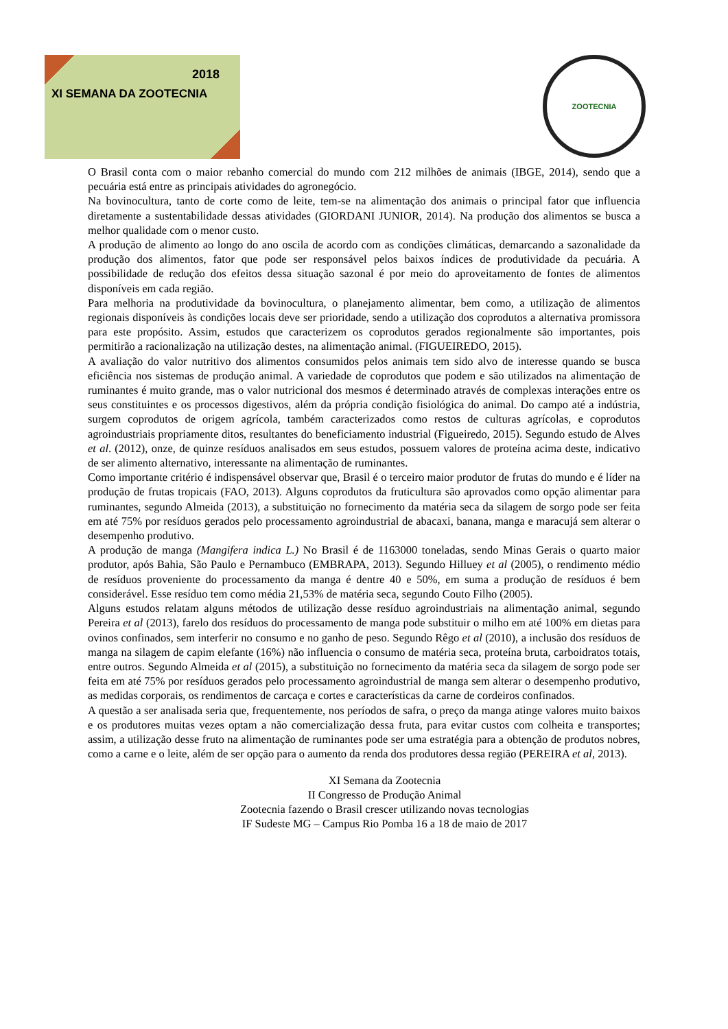2018
XI SEMANA DA ZOOTECNIA
ZOOTECNIA
O Brasil conta com o maior rebanho comercial do mundo com 212 milhões de animais (IBGE, 2014), sendo que a pecuária está entre as principais atividades do agronegócio.
Na bovinocultura, tanto de corte como de leite, tem-se na alimentação dos animais o principal fator que influencia diretamente a sustentabilidade dessas atividades (GIORDANI JUNIOR, 2014). Na produção dos alimentos se busca a melhor qualidade com o menor custo.
A produção de alimento ao longo do ano oscila de acordo com as condições climáticas, demarcando a sazonalidade da produção dos alimentos, fator que pode ser responsável pelos baixos índices de produtividade da pecuária. A possibilidade de redução dos efeitos dessa situação sazonal é por meio do aproveitamento de fontes de alimentos disponíveis em cada região.
Para melhoria na produtividade da bovinocultura, o planejamento alimentar, bem como, a utilização de alimentos regionais disponíveis às condições locais deve ser prioridade, sendo a utilização dos coprodutos a alternativa promissora para este propósito. Assim, estudos que caracterizem os coprodutos gerados regionalmente são importantes, pois permitirão a racionalização na utilização destes, na alimentação animal. (FIGUEIREDO, 2015).
A avaliação do valor nutritivo dos alimentos consumidos pelos animais tem sido alvo de interesse quando se busca eficiência nos sistemas de produção animal. A variedade de coprodutos que podem e são utilizados na alimentação de ruminantes é muito grande, mas o valor nutricional dos mesmos é determinado através de complexas interações entre os seus constituintes e os processos digestivos, além da própria condição fisiológica do animal. Do campo até a indústria, surgem coprodutos de origem agrícola, também caracterizados como restos de culturas agrícolas, e coprodutos agroindustriais propriamente ditos, resultantes do beneficiamento industrial (Figueiredo, 2015). Segundo estudo de Alves et al. (2012), onze, de quinze resíduos analisados em seus estudos, possuem valores de proteína acima deste, indicativo de ser alimento alternativo, interessante na alimentação de ruminantes.
Como importante critério é indispensável observar que, Brasil é o terceiro maior produtor de frutas do mundo e é líder na produção de frutas tropicais (FAO, 2013). Alguns coprodutos da fruticultura são aprovados como opção alimentar para ruminantes, segundo Almeida (2013), a substituição no fornecimento da matéria seca da silagem de sorgo pode ser feita em até 75% por resíduos gerados pelo processamento agroindustrial de abacaxi, banana, manga e maracujá sem alterar o desempenho produtivo.
A produção de manga (Mangifera indica L.) No Brasil é de 1163000 toneladas, sendo Minas Gerais o quarto maior produtor, após Bahia, São Paulo e Pernambuco (EMBRAPA, 2013). Segundo Hilluey et al (2005), o rendimento médio de resíduos proveniente do processamento da manga é dentre 40 e 50%, em suma a produção de resíduos é bem considerável. Esse resíduo tem como média 21,53% de matéria seca, segundo Couto Filho (2005).
Alguns estudos relatam alguns métodos de utilização desse resíduo agroindustriais na alimentação animal, segundo Pereira et al (2013), farelo dos resíduos do processamento de manga pode substituir o milho em até 100% em dietas para ovinos confinados, sem interferir no consumo e no ganho de peso. Segundo Rêgo et al (2010), a inclusão dos resíduos de manga na silagem de capim elefante (16%) não influencia o consumo de matéria seca, proteína bruta, carboidratos totais, entre outros. Segundo Almeida et al (2015), a substituição no fornecimento da matéria seca da silagem de sorgo pode ser feita em até 75% por resíduos gerados pelo processamento agroindustrial de manga sem alterar o desempenho produtivo, as medidas corporais, os rendimentos de carcaça e cortes e características da carne de cordeiros confinados.
A questão a ser analisada seria que, frequentemente, nos períodos de safra, o preço da manga atinge valores muito baixos e os produtores muitas vezes optam a não comercialização dessa fruta, para evitar custos com colheita e transportes; assim, a utilização desse fruto na alimentação de ruminantes pode ser uma estratégia para a obtenção de produtos nobres, como a carne e o leite, além de ser opção para o aumento da renda dos produtores dessa região (PEREIRA et al, 2013).
XI Semana da Zootecnia
II Congresso de Produção Animal
Zootecnia fazendo o Brasil crescer utilizando novas tecnologias
IF Sudeste MG – Campus Rio Pomba 16 a 18 de maio de 2017